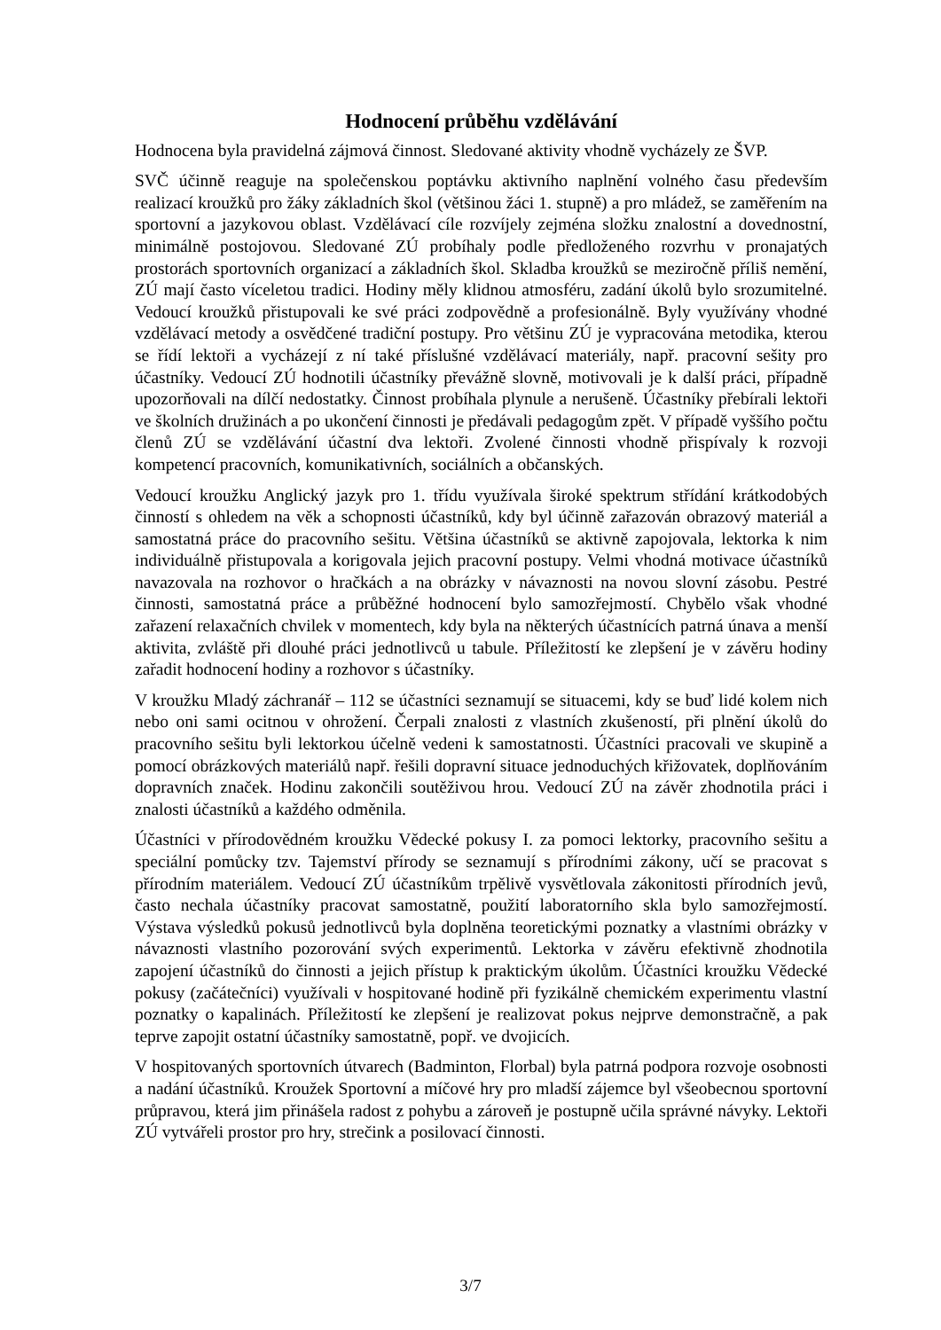Hodnocení průběhu vzdělávání
Hodnocena byla pravidelná zájmová činnost. Sledované aktivity vhodně vycházely ze ŠVP.
SVČ účinně reaguje na společenskou poptávku aktivního naplnění volného času především realizací kroužků pro žáky základních škol (většinou žáci 1. stupně) a pro mládež, se zaměřením na sportovní a jazykovou oblast. Vzdělávací cíle rozvíjely zejména složku znalostní a dovednostní, minimálně postojovou. Sledované ZÚ probíhaly podle předloženého rozvrhu v pronajatých prostorách sportovních organizací a základních škol. Skladba kroužků se meziročně příliš nemění, ZÚ mají často víceletou tradici. Hodiny měly klidnou atmosféru, zadání úkolů bylo srozumitelné. Vedoucí kroužků přistupovali ke své práci zodpovědně a profesionálně. Byly využívány vhodné vzdělávací metody a osvědčené tradiční postupy. Pro většinu ZÚ je vypracována metodika, kterou se řídí lektoři a vycházejí z ní také příslušné vzdělávací materiály, např. pracovní sešity pro účastníky. Vedoucí ZÚ hodnotili účastníky převážně slovně, motivovali je k další práci, případně upozorňovali na dílčí nedostatky. Činnost probíhala plynule a nerušeně. Účastníky přebírali lektoři ve školních družinách a po ukončení činnosti je předávali pedagogům zpět. V případě vyššího počtu členů ZÚ se vzdělávání účastní dva lektoři. Zvolené činnosti vhodně přispívaly k rozvoji kompetencí pracovních, komunikativních, sociálních a občanských.
Vedoucí kroužku Anglický jazyk pro 1. třídu využívala široké spektrum střídání krátkodobých činností s ohledem na věk a schopnosti účastníků, kdy byl účinně zařazován obrazový materiál a samostatná práce do pracovního sešitu. Většina účastníků se aktivně zapojovala, lektorka k nim individuálně přistupovala a korigovala jejich pracovní postupy. Velmi vhodná motivace účastníků navazovala na rozhovor o hračkách a na obrázky v návaznosti na novou slovní zásobu. Pestré činnosti, samostatná práce a průběžné hodnocení bylo samozřejmostí. Chybělo však vhodné zařazení relaxačních chvilek v momentech, kdy byla na některých účastnících patrná únava a menší aktivita, zvláště při dlouhé práci jednotlivců u tabule. Příležitostí ke zlepšení je v závěru hodiny zařadit hodnocení hodiny a rozhovor s účastníky.
V kroužku Mladý záchranář – 112 se účastníci seznamují se situacemi, kdy se buď lidé kolem nich nebo oni sami ocitnou v ohrožení. Čerpali znalosti z vlastních zkušeností, při plnění úkolů do pracovního sešitu byli lektorkou účelně vedeni k samostatnosti. Účastníci pracovali ve skupině a pomocí obrázkových materiálů např. řešili dopravní situace jednoduchých křižovatek, doplňováním dopravních značek. Hodinu zakončili soutěživou hrou. Vedoucí ZÚ na závěr zhodnotila práci i znalosti účastníků a každého odměnila.
Účastníci v přírodovědném kroužku Vědecké pokusy I. za pomoci lektorky, pracovního sešitu a speciální pomůcky tzv. Tajemství přírody se seznamují s přírodními zákony, učí se pracovat s přírodním materiálem. Vedoucí ZÚ účastníkům trpělivě vysvětlovala zákonitosti přírodních jevů, často nechala účastníky pracovat samostatně, použití laboratorního skla bylo samozřejmostí. Výstava výsledků pokusů jednotlivců byla doplněna teoretickými poznatky a vlastními obrázky v návaznosti vlastního pozorování svých experimentů. Lektorka v závěru efektivně zhodnotila zapojení účastníků do činnosti a jejich přístup k praktickým úkolům. Účastníci kroužku Vědecké pokusy (začátečníci) využívali v hospitované hodině při fyzikálně chemickém experimentu vlastní poznatky o kapalinách. Příležitostí ke zlepšení je realizovat pokus nejprve demonstračně, a pak teprve zapojit ostatní účastníky samostatně, popř. ve dvojicích.
V hospitovaných sportovních útvarech (Badminton, Florbal) byla patrná podpora rozvoje osobnosti a nadání účastníků. Kroužek Sportovní a míčové hry pro mladší zájemce byl všeobecnou sportovní průpravou, která jim přinášela radost z pohybu a zároveň je postupně učila správné návyky. Lektoři ZÚ vytvářeli prostor pro hry, strečink a posilovací činnosti.
3/7